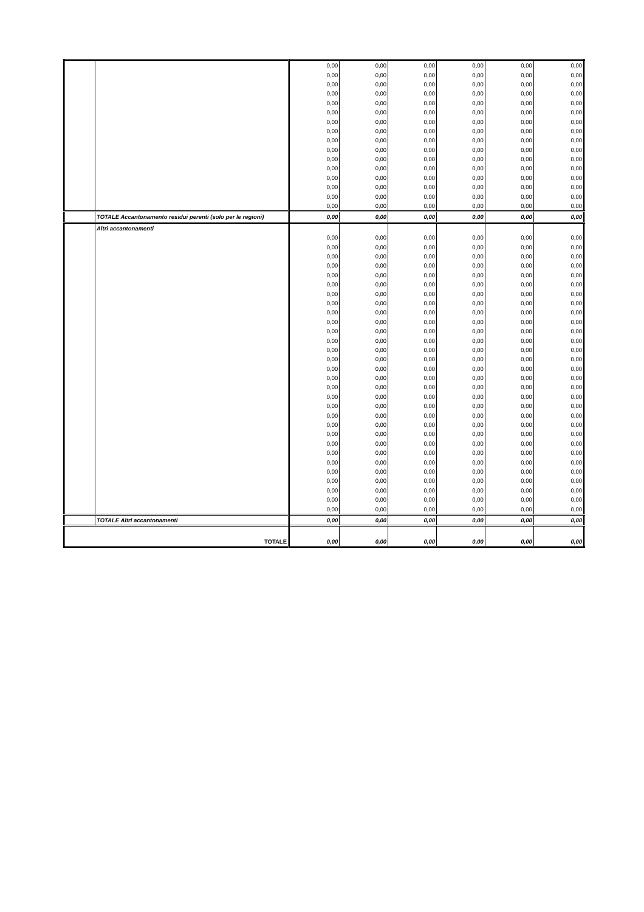| | | 0,00 | 0,00 | 0,00 | 0,00 | 0,00 | 0,00 |
| | | 0,00 | 0,00 | 0,00 | 0,00 | 0,00 | 0,00 |
| | | 0,00 | 0,00 | 0,00 | 0,00 | 0,00 | 0,00 |
| | | 0,00 | 0,00 | 0,00 | 0,00 | 0,00 | 0,00 |
| | | 0,00 | 0,00 | 0,00 | 0,00 | 0,00 | 0,00 |
| | | 0,00 | 0,00 | 0,00 | 0,00 | 0,00 | 0,00 |
| | | 0,00 | 0,00 | 0,00 | 0,00 | 0,00 | 0,00 |
| | | 0,00 | 0,00 | 0,00 | 0,00 | 0,00 | 0,00 |
| | | 0,00 | 0,00 | 0,00 | 0,00 | 0,00 | 0,00 |
| | | 0,00 | 0,00 | 0,00 | 0,00 | 0,00 | 0,00 |
| | | 0,00 | 0,00 | 0,00 | 0,00 | 0,00 | 0,00 |
| | | 0,00 | 0,00 | 0,00 | 0,00 | 0,00 | 0,00 |
| | | 0,00 | 0,00 | 0,00 | 0,00 | 0,00 | 0,00 |
| | | 0,00 | 0,00 | 0,00 | 0,00 | 0,00 | 0,00 |
| | | 0,00 | 0,00 | 0,00 | 0,00 | 0,00 | 0,00 |
| | | 0,00 | 0,00 | 0,00 | 0,00 | 0,00 | 0,00 |
| | TOTALE Accantonamento residui perenti (solo per le regioni) | 0,00 | 0,00 | 0,00 | 0,00 | 0,00 | 0,00 |
| | Altri accantonamenti | | | | | | |
| | | 0,00 | 0,00 | 0,00 | 0,00 | 0,00 | 0,00 |
| | | 0,00 | 0,00 | 0,00 | 0,00 | 0,00 | 0,00 |
| | | 0,00 | 0,00 | 0,00 | 0,00 | 0,00 | 0,00 |
| | | 0,00 | 0,00 | 0,00 | 0,00 | 0,00 | 0,00 |
| | | 0,00 | 0,00 | 0,00 | 0,00 | 0,00 | 0,00 |
| | | 0,00 | 0,00 | 0,00 | 0,00 | 0,00 | 0,00 |
| | | 0,00 | 0,00 | 0,00 | 0,00 | 0,00 | 0,00 |
| | | 0,00 | 0,00 | 0,00 | 0,00 | 0,00 | 0,00 |
| | | 0,00 | 0,00 | 0,00 | 0,00 | 0,00 | 0,00 |
| | | 0,00 | 0,00 | 0,00 | 0,00 | 0,00 | 0,00 |
| | | 0,00 | 0,00 | 0,00 | 0,00 | 0,00 | 0,00 |
| | | 0,00 | 0,00 | 0,00 | 0,00 | 0,00 | 0,00 |
| | | 0,00 | 0,00 | 0,00 | 0,00 | 0,00 | 0,00 |
| | | 0,00 | 0,00 | 0,00 | 0,00 | 0,00 | 0,00 |
| | | 0,00 | 0,00 | 0,00 | 0,00 | 0,00 | 0,00 |
| | | 0,00 | 0,00 | 0,00 | 0,00 | 0,00 | 0,00 |
| | | 0,00 | 0,00 | 0,00 | 0,00 | 0,00 | 0,00 |
| | | 0,00 | 0,00 | 0,00 | 0,00 | 0,00 | 0,00 |
| | | 0,00 | 0,00 | 0,00 | 0,00 | 0,00 | 0,00 |
| | | 0,00 | 0,00 | 0,00 | 0,00 | 0,00 | 0,00 |
| | | 0,00 | 0,00 | 0,00 | 0,00 | 0,00 | 0,00 |
| | | 0,00 | 0,00 | 0,00 | 0,00 | 0,00 | 0,00 |
| | | 0,00 | 0,00 | 0,00 | 0,00 | 0,00 | 0,00 |
| | | 0,00 | 0,00 | 0,00 | 0,00 | 0,00 | 0,00 |
| | | 0,00 | 0,00 | 0,00 | 0,00 | 0,00 | 0,00 |
| | | 0,00 | 0,00 | 0,00 | 0,00 | 0,00 | 0,00 |
| | | 0,00 | 0,00 | 0,00 | 0,00 | 0,00 | 0,00 |
| | | 0,00 | 0,00 | 0,00 | 0,00 | 0,00 | 0,00 |
| | | 0,00 | 0,00 | 0,00 | 0,00 | 0,00 | 0,00 |
| | | 0,00 | 0,00 | 0,00 | 0,00 | 0,00 | 0,00 |
| | TOTALE Altri accantonamenti | 0,00 | 0,00 | 0,00 | 0,00 | 0,00 | 0,00 |
| TOTALE | | 0,00 | 0,00 | 0,00 | 0,00 | 0,00 | 0,00 |